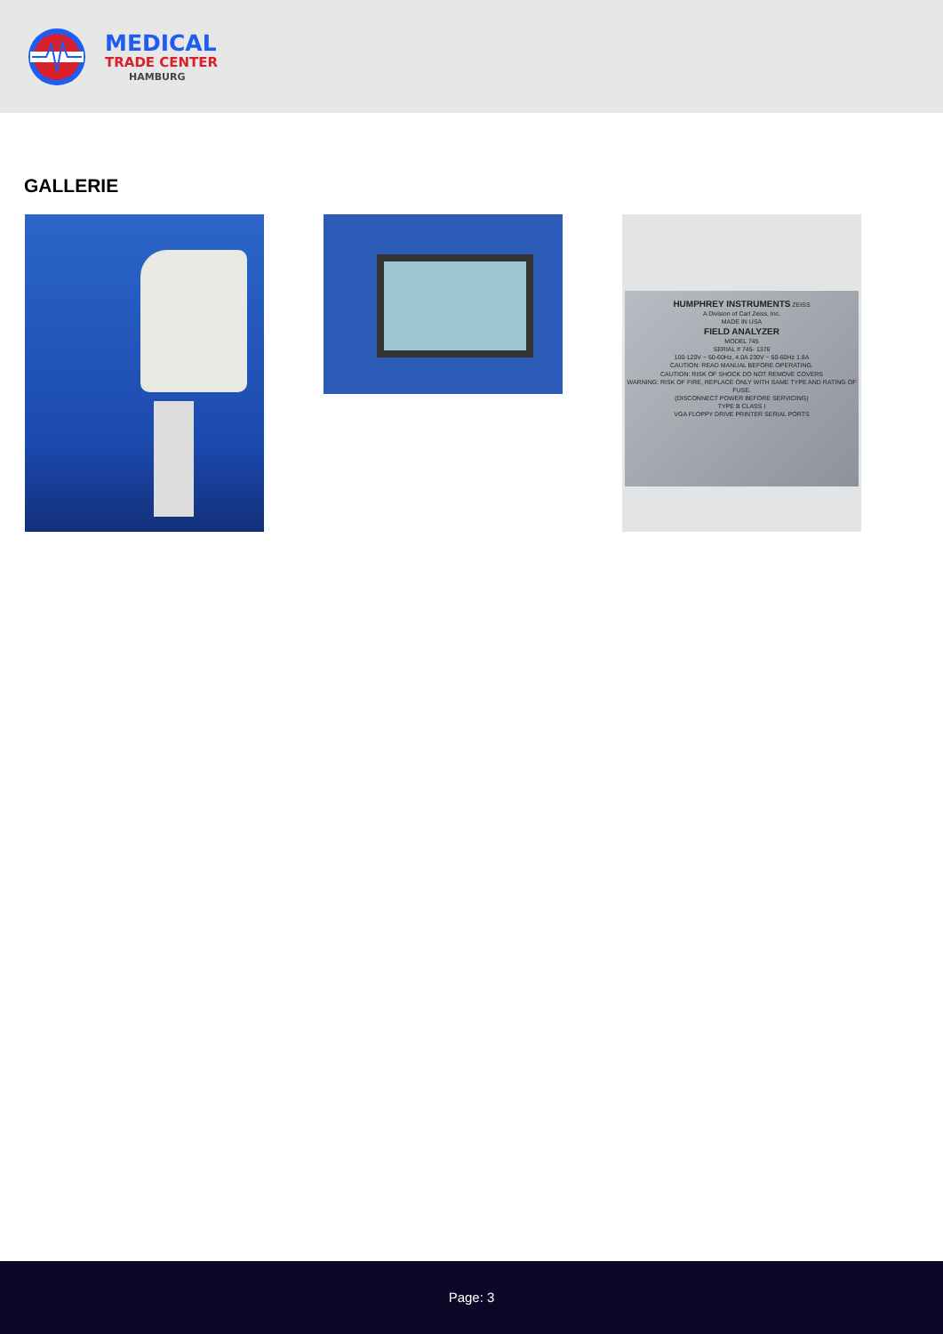MEDICAL
TRADE CENTER
HAMBURG
GALLERIE
HUMPHREY INSTRUMENTS ZEISS
A Division of Carl Zeiss, Inc.
MADE IN USA
FIELD ANALYZER
MODEL 745
SERIAL # 745- 1376
100-120V ~ 50-60Hz, 4.0A 230V ~ 50-60Hz 1.8A
CAUTION: READ MANUAL BEFORE OPERATING.
CAUTION: RISK OF SHOCK DO NOT REMOVE COVERS
WARNING: RISK OF FIRE, REPLACE ONLY WITH SAME TYPE AND RATING OF FUSE.
(DISCONNECT POWER BEFORE SERVICING)
TYPE B CLASS I
VGA FLOPPY DRIVE PRINTER SERIAL PORTS
Page: 3